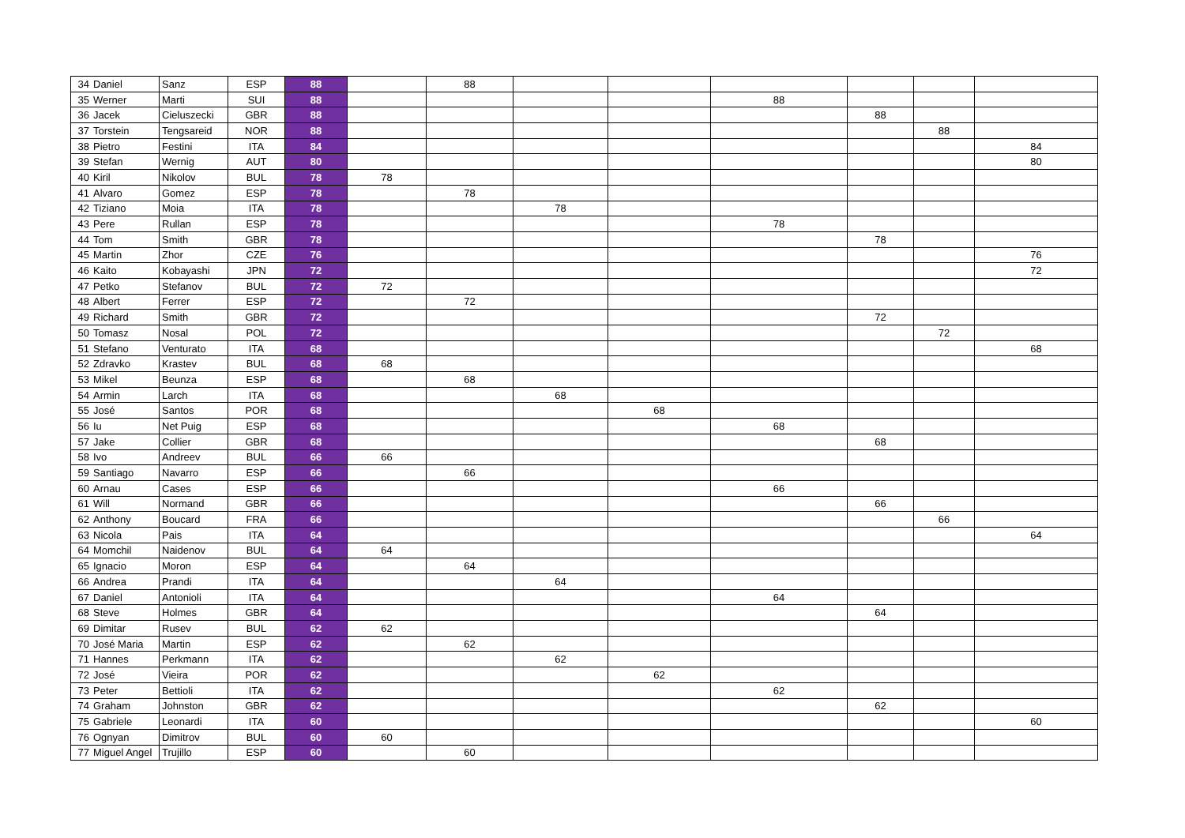| 34 | Daniel | Sanz | ESP | 88 | | 88 | | | | | | |
| 35 | Werner | Marti | SUI | 88 | | | | | 88 | | | |
| 36 | Jacek | Cieluszecki | GBR | 88 | | | | | | 88 | | |
| 37 | Torstein | Tengsareid | NOR | 88 | | | | | | | 88 | |
| 38 | Pietro | Festini | ITA | 84 | | | | | | | | 84 |
| 39 | Stefan | Wernig | AUT | 80 | | | | | | | | 80 |
| 40 | Kiril | Nikolov | BUL | 78 | 78 | | | | | | | |
| 41 | Alvaro | Gomez | ESP | 78 | | 78 | | | | | | |
| 42 | Tiziano | Moia | ITA | 78 | | | 78 | | | | | |
| 43 | Pere | Rullan | ESP | 78 | | | | | 78 | | | |
| 44 | Tom | Smith | GBR | 78 | | | | | | 78 | | |
| 45 | Martin | Zhor | CZE | 76 | | | | | | | | 76 |
| 46 | Kaito | Kobayashi | JPN | 72 | | | | | | | | 72 |
| 47 | Petko | Stefanov | BUL | 72 | 72 | | | | | | | |
| 48 | Albert | Ferrer | ESP | 72 | | 72 | | | | | | |
| 49 | Richard | Smith | GBR | 72 | | | | | | 72 | | |
| 50 | Tomasz | Nosal | POL | 72 | | | | | | | 72 | |
| 51 | Stefano | Venturato | ITA | 68 | | | | | | | | 68 |
| 52 | Zdravko | Krastev | BUL | 68 | 68 | | | | | | | |
| 53 | Mikel | Beunza | ESP | 68 | | 68 | | | | | | |
| 54 | Armin | Larch | ITA | 68 | | | 68 | | | | | |
| 55 | José | Santos | POR | 68 | | | | 68 | | | | |
| 56 | Iu | Net Puig | ESP | 68 | | | | | 68 | | | |
| 57 | Jake | Collier | GBR | 68 | | | | | | 68 | | |
| 58 | Ivo | Andreev | BUL | 66 | 66 | | | | | | | |
| 59 | Santiago | Navarro | ESP | 66 | | 66 | | | | | | |
| 60 | Arnau | Cases | ESP | 66 | | | | | 66 | | | |
| 61 | Will | Normand | GBR | 66 | | | | | | 66 | | |
| 62 | Anthony | Boucard | FRA | 66 | | | | | | | 66 | |
| 63 | Nicola | Pais | ITA | 64 | | | | | | | | 64 |
| 64 | Momchil | Naidenov | BUL | 64 | 64 | | | | | | | |
| 65 | Ignacio | Moron | ESP | 64 | | 64 | | | | | | |
| 66 | Andrea | Prandi | ITA | 64 | | | 64 | | | | | |
| 67 | Daniel | Antonioli | ITA | 64 | | | | | 64 | | | |
| 68 | Steve | Holmes | GBR | 64 | | | | | | 64 | | |
| 69 | Dimitar | Rusev | BUL | 62 | 62 | | | | | | | |
| 70 | José Maria | Martin | ESP | 62 | | 62 | | | | | | |
| 71 | Hannes | Perkmann | ITA | 62 | | | 62 | | | | | |
| 72 | José | Vieira | POR | 62 | | | | 62 | | | | |
| 73 | Peter | Bettioli | ITA | 62 | | | | | 62 | | | |
| 74 | Graham | Johnston | GBR | 62 | | | | | | 62 | | |
| 75 | Gabriele | Leonardi | ITA | 60 | | | | | | | | 60 |
| 76 | Ognyan | Dimitrov | BUL | 60 | 60 | | | | | | | |
| 77 | Miguel Angel | Trujillo | ESP | 60 | | 60 | | | | | | |